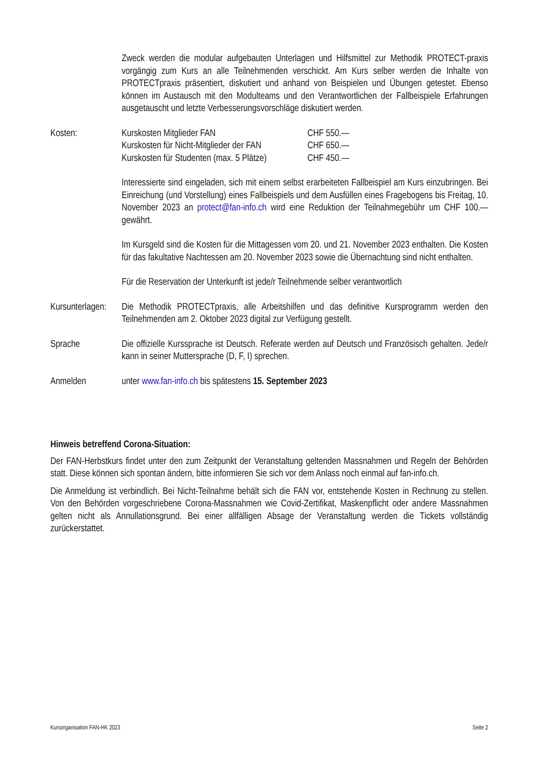Zweck werden die modular aufgebauten Unterlagen und Hilfsmittel zur Methodik PROTECT-praxis vorgängig zum Kurs an alle Teilnehmenden verschickt. Am Kurs selber werden die Inhalte von PROTECTpraxis präsentiert, diskutiert und anhand von Beispielen und Übungen getestet. Ebenso können im Austausch mit den Modulteams und den Verantwortlichen der Fallbeispiele Erfahrungen ausgetauscht und letzte Verbesserungsvorschläge diskutiert werden.
Kosten:
| Kurskosten Mitglieder FAN | CHF 550.— |
| Kurskosten für Nicht-Mitglieder der FAN | CHF 650.— |
| Kurskosten für Studenten (max. 5 Plätze) | CHF 450.— |
Interessierte sind eingeladen, sich mit einem selbst erarbeiteten Fallbeispiel am Kurs einzubringen. Bei Einreichung (und Vorstellung) eines Fallbeispiels und dem Ausfüllen eines Fragebogens bis Freitag, 10. November 2023 an protect@fan-info.ch wird eine Reduktion der Teilnahmegebühr um CHF 100.— gewährt.
Im Kursgeld sind die Kosten für die Mittagessen vom 20. und 21. November 2023 enthalten. Die Kosten für das fakultative Nachtessen am 20. November 2023 sowie die Übernachtung sind nicht enthalten.
Für die Reservation der Unterkunft ist jede/r Teilnehmende selber verantwortlich
Kursunterlagen:
Die Methodik PROTECTpraxis, alle Arbeitshilfen und das definitive Kursprogramm werden den Teilnehmenden am 2. Oktober 2023 digital zur Verfügung gestellt.
Sprache Die offizielle Kurssprache ist Deutsch. Referate werden auf Deutsch und Französisch gehalten. Jede/r kann in seiner Muttersprache (D, F, I) sprechen.
Anmelden unter www.fan-info.ch bis spätestens 15. September 2023
Hinweis betreffend Corona-Situation:
Der FAN-Herbstkurs findet unter den zum Zeitpunkt der Veranstaltung geltenden Massnahmen und Regeln der Behörden statt. Diese können sich spontan ändern, bitte informieren Sie sich vor dem Anlass noch einmal auf fan-info.ch.
Die Anmeldung ist verbindlich. Bei Nicht-Teilnahme behält sich die FAN vor, entstehende Kosten in Rechnung zu stellen. Von den Behörden vorgeschriebene Corona-Massnahmen wie Covid-Zertifikat, Maskenpflicht oder andere Massnahmen gelten nicht als Annullationsgrund. Bei einer allfälligen Absage der Veranstaltung werden die Tickets vollständig zurückerstattet.
Kursorganisation FAN-HK 2023 Seite 2